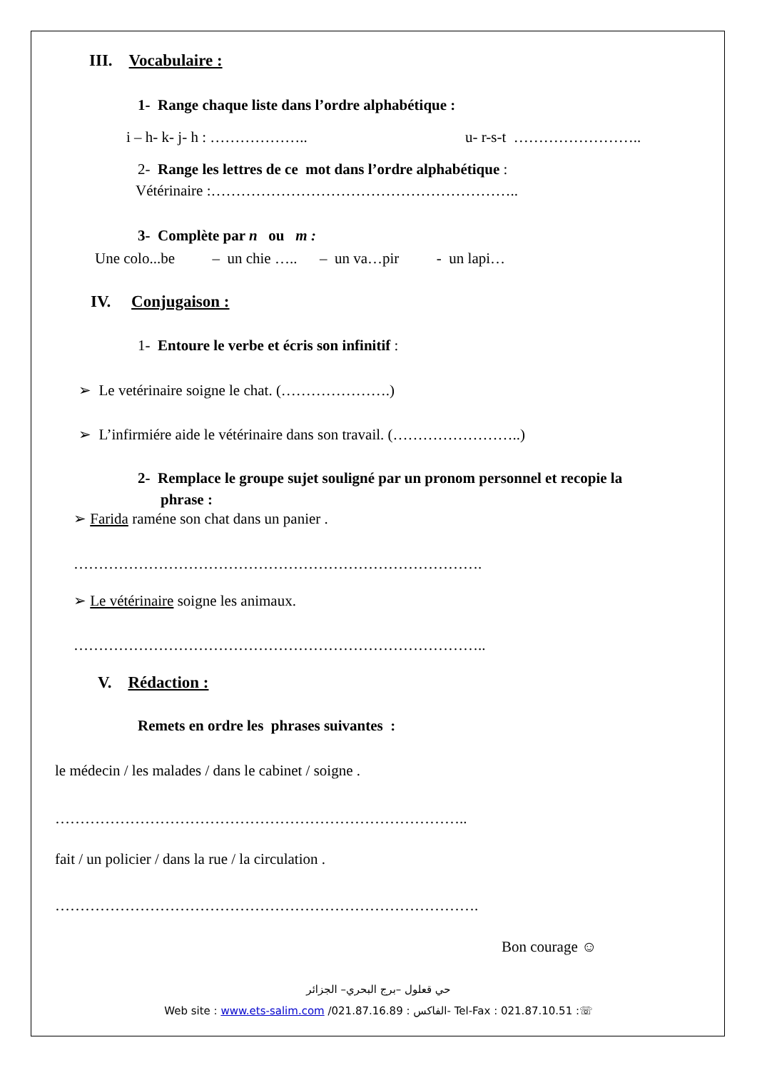III. Vocabulaire :
1- Range chaque liste dans l’ordre alphabétique :
i – h- k- j- h : ……………….. u- r-s-t ……………………..
2- Range les lettres de ce mot dans l’ordre alphabétique :
Vétérinaire :……………………………………………………..
3- Complète par n ou m :
Une colo...be – un chie ….. – un va…pir - un lapi…
IV. Conjugaison :
1- Entoure le verbe et écris son infinitif :
➢ Le vetérinaire soigne le chat. (………………….)
➢ L’infirmiére aide le vétérinaire dans son travail. (……………………..)
2- Remplace le groupe sujet souligné par un pronom personnel et recopie la
phrase :
➢ Farida raméne son chat dans un panier .
……………………………………………………………………….
➢ Le vétérinaire soigne les animaux.
………………………………………………………………………..
V. Rédaction :
Remets en ordre les phrases suivantes :
le médecin / les malades / dans le cabinet / soigne .
………………………………………………………………………..
fait / un policier / dans la rue / la circulation .
………………………………………………………………………….
Bon courage ☺
حي قعلول –برج البحري– الجزائر
Web site : www.ets-salim.com /021.87.16.89 : الفاكس- Tel-Fax : 021.87.10.51 :☏